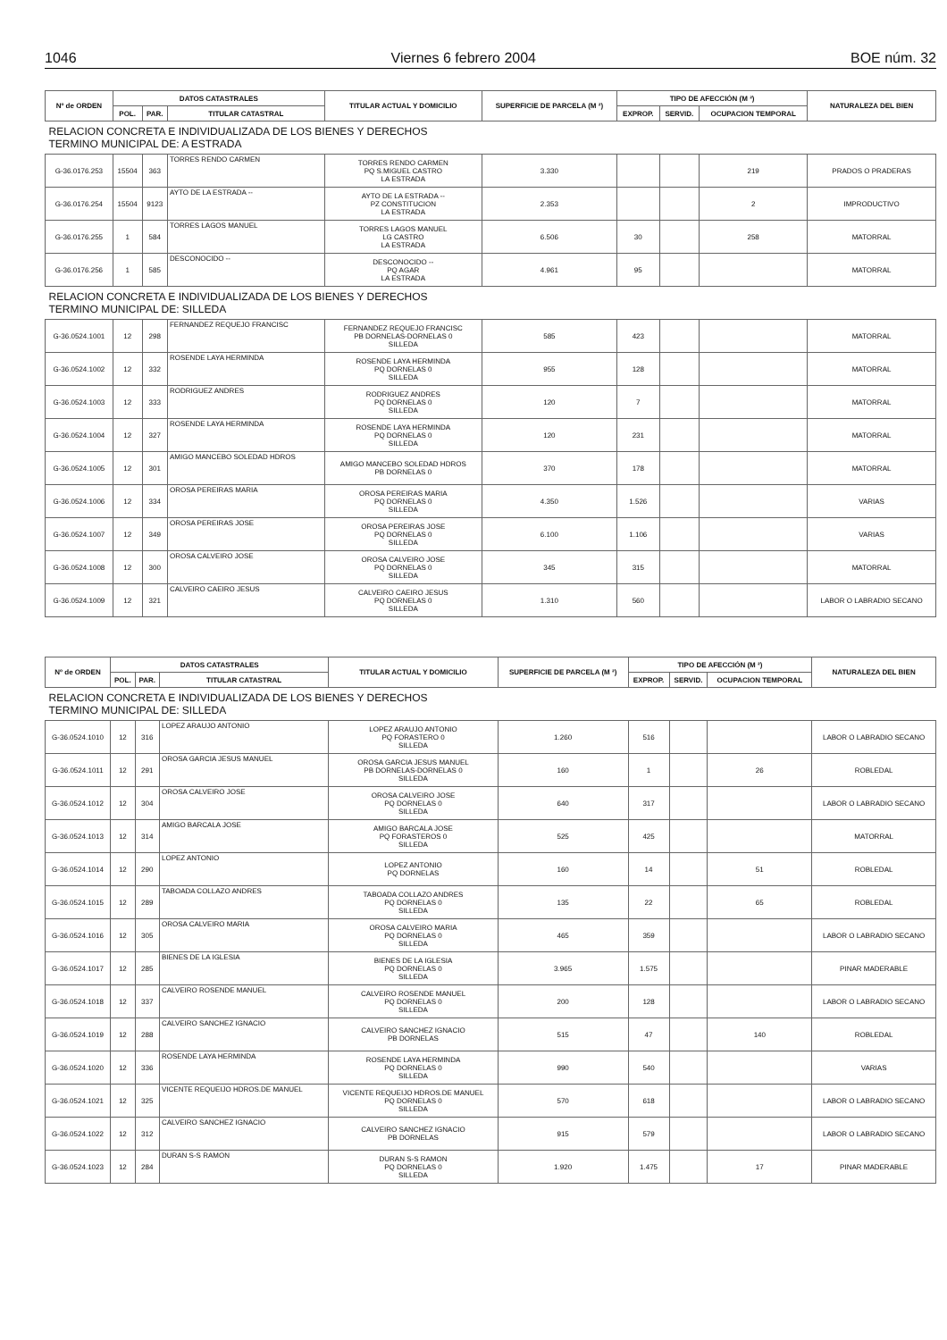1046 Viernes 6 febrero 2004 BOE núm. 32
| Nº de ORDEN | DATOS CATASTRALES | | | TITULAR ACTUAL Y DOMICILIO | SUPERFICIE DE PARCELA (M ²) | TIPO DE AFECCIÓN (M ²) | | | NATURALEZA DEL BIEN |
| --- | --- | --- | --- | --- | --- | --- | --- | --- | --- |
| | POL. | PAR. | TITULAR CATASTRAL | | | EXPROP. | SERVID. | OCUPACION TEMPORAL | |
| RELACION CONCRETA E INDIVIDUALIZADA DE LOS BIENES Y DERECHOS TERMINO MUNICIPAL DE: A ESTRADA | | | | | | | | | |
| G-36.0176.253 | 15504 | 363 | TORRES RENDO CARMEN | TORRES RENDO CARMEN PQ S.MIGUEL CASTRO LA ESTRADA | 3.330 | | | 219 | PRADOS O PRADERAS |
| G-36.0176.254 | 15504 | 9123 | AYTO DE LA ESTRADA -- | AYTO DE LA ESTRADA -- PZ CONSTITUCION LA ESTRADA | 2.353 | | | 2 | IMPRODUCTIVO |
| G-36.0176.255 | 1 | 584 | TORRES LAGOS MANUEL | TORRES LAGOS MANUEL LG CASTRO LA ESTRADA | 6.506 | 30 | | 258 | MATORRAL |
| G-36.0176.256 | 1 | 585 | DESCONOCIDO -- | DESCONOCIDO -- PQ AGAR LA ESTRADA | 4.961 | 95 | | | MATORRAL |
| RELACION CONCRETA E INDIVIDUALIZADA DE LOS BIENES Y DERECHOS TERMINO MUNICIPAL DE: SILLEDA | | | | | | | | | |
| G-36.0524.1001 | 12 | 298 | FERNANDEZ REQUEJO FRANCISC | FERNANDEZ REQUEJO FRANCISC PB DORNELAS-DORNELAS 0 SILLEDA | 585 | 423 | | | MATORRAL |
| G-36.0524.1002 | 12 | 332 | ROSENDE LAYA HERMINDA | ROSENDE LAYA HERMINDA PQ DORNELAS 0 SILLEDA | 955 | 128 | | | MATORRAL |
| G-36.0524.1003 | 12 | 333 | RODRIGUEZ ANDRES | RODRIGUEZ ANDRES PQ DORNELAS 0 SILLEDA | 120 | 7 | | | MATORRAL |
| G-36.0524.1004 | 12 | 327 | ROSENDE LAYA HERMINDA | ROSENDE LAYA HERMINDA PQ DORNELAS 0 SILLEDA | 120 | 231 | | | MATORRAL |
| G-36.0524.1005 | 12 | 301 | AMIGO MANCEBO SOLEDAD HDROS | AMIGO MANCEBO SOLEDAD HDROS PB DORNELAS 0 | 370 | 178 | | | MATORRAL |
| G-36.0524.1006 | 12 | 334 | OROSA PEREIRAS MARIA | OROSA PEREIRAS MARIA PQ DORNELAS 0 SILLEDA | 4.350 | 1.526 | | | VARIAS |
| G-36.0524.1007 | 12 | 349 | OROSA PEREIRAS JOSE | OROSA PEREIRAS JOSE PQ DORNELAS 0 SILLEDA | 6.100 | 1.106 | | | VARIAS |
| G-36.0524.1008 | 12 | 300 | OROSA CALVEIRO JOSE | OROSA CALVEIRO JOSE PQ DORNELAS 0 SILLEDA | 345 | 315 | | | MATORRAL |
| G-36.0524.1009 | 12 | 321 | CALVEIRO CAEIRO JESUS | CALVEIRO CAEIRO JESUS PQ DORNELAS 0 SILLEDA | 1.310 | 560 | | | LABOR O LABRADIO SECANO |
| Nº de ORDEN | DATOS CATASTRALES | | | TITULAR ACTUAL Y DOMICILIO | SUPERFICIE DE PARCELA (M ²) | TIPO DE AFECCIÓN (M ²) | | | NATURALEZA DEL BIEN |
| --- | --- | --- | --- | --- | --- | --- | --- | --- | --- |
| | POL. | PAR. | TITULAR CATASTRAL | | | EXPROP. | SERVID. | OCUPACION TEMPORAL | |
| RELACION CONCRETA E INDIVIDUALIZADA DE LOS BIENES Y DERECHOS TERMINO MUNICIPAL DE: SILLEDA | | | | | | | | | |
| G-36.0524.1010 | 12 | 316 | LOPEZ ARAUJO ANTONIO | LOPEZ ARAUJO ANTONIO PQ FORASTERO 0 SILLEDA | 1.260 | 516 | | | LABOR O LABRADIO SECANO |
| G-36.0524.1011 | 12 | 291 | OROSA GARCIA JESUS MANUEL | OROSA GARCIA JESUS MANUEL PB DORNELAS-DORNELAS 0 SILLEDA | 160 | 1 | | 26 | ROBLEDAL |
| G-36.0524.1012 | 12 | 304 | OROSA CALVEIRO JOSE | OROSA CALVEIRO JOSE PQ DORNELAS 0 SILLEDA | 640 | 317 | | | LABOR O LABRADIO SECANO |
| G-36.0524.1013 | 12 | 314 | AMIGO BARCALA JOSE | AMIGO BARCALA JOSE PQ FORASTEROS 0 SILLEDA | 525 | 425 | | | MATORRAL |
| G-36.0524.1014 | 12 | 290 | LOPEZ ANTONIO | LOPEZ ANTONIO PQ DORNELAS | 160 | 14 | | 51 | ROBLEDAL |
| G-36.0524.1015 | 12 | 289 | TABOADA COLLAZO ANDRES | TABOADA COLLAZO ANDRES PQ DORNELAS 0 SILLEDA | 135 | 22 | | 65 | ROBLEDAL |
| G-36.0524.1016 | 12 | 305 | OROSA CALVEIRO MARIA | OROSA CALVEIRO MARIA PQ DORNELAS 0 SILLEDA | 465 | 359 | | | LABOR O LABRADIO SECANO |
| G-36.0524.1017 | 12 | 285 | BIENES DE LA IGLESIA | BIENES DE LA IGLESIA PQ DORNELAS 0 SILLEDA | 3.965 | 1.575 | | | PINAR MADERABLE |
| G-36.0524.1018 | 12 | 337 | CALVEIRO ROSENDE MANUEL | CALVEIRO ROSENDE MANUEL PQ DORNELAS 0 SILLEDA | 200 | 128 | | | LABOR O LABRADIO SECANO |
| G-36.0524.1019 | 12 | 288 | CALVEIRO SANCHEZ IGNACIO | CALVEIRO SANCHEZ IGNACIO PB DORNELAS | 515 | 47 | | 140 | ROBLEDAL |
| G-36.0524.1020 | 12 | 336 | ROSENDE LAYA HERMINDA | ROSENDE LAYA HERMINDA PQ DORNELAS 0 SILLEDA | 990 | 540 | | | VARIAS |
| G-36.0524.1021 | 12 | 325 | VICENTE REQUEIJO HDROS.DE MANUEL | VICENTE REQUEIJO HDROS.DE MANUEL PQ DORNELAS 0 SILLEDA | 570 | 618 | | | LABOR O LABRADIO SECANO |
| G-36.0524.1022 | 12 | 312 | CALVEIRO SANCHEZ IGNACIO | CALVEIRO SANCHEZ IGNACIO PB DORNELAS | 915 | 579 | | | LABOR O LABRADIO SECANO |
| G-36.0524.1023 | 12 | 284 | DURAN S-S RAMON | DURAN S-S RAMON PQ DORNELAS 0 SILLEDA | 1.920 | 1.475 | | 17 | PINAR MADERABLE |